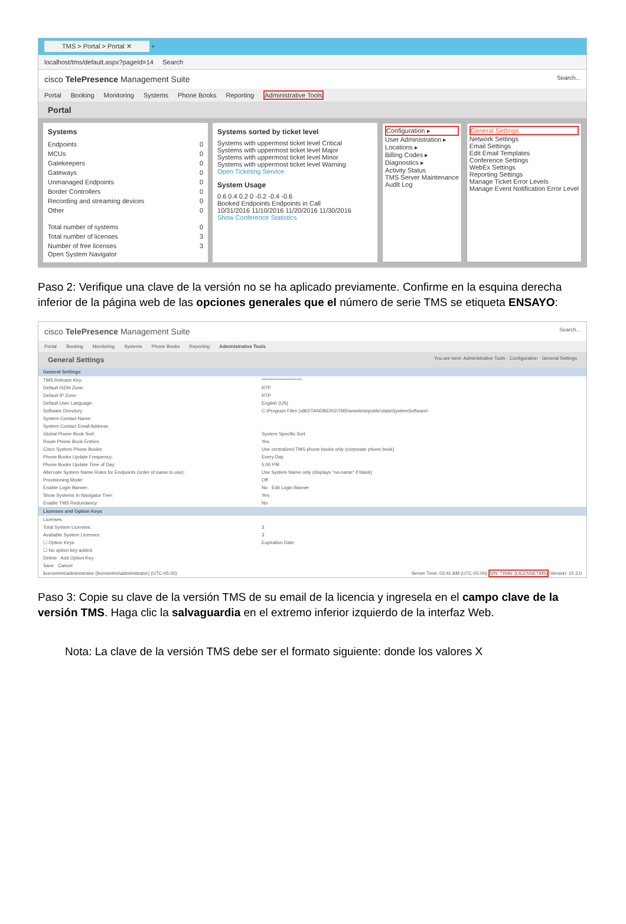TMS > Portal > Portal ✕ +
localhost/tms/default.aspx?pageId=14 Search
cisco TelePresence Management Suite Search...
Portal Booking Monitoring Systems Phone Books Reporting Administrative Tools
Portal
Systems
Endpoints 0
MCUs 0
Gatekeepers 0
Gateways 0
Unmanaged Endpoints 0
Border Controllers 0
Recording and streaming devices 0
Other 0
Total number of systems 0
Total number of licenses 3
Number of free licenses 3
Open System Navigator
Systems sorted by ticket level
Systems with uppermost ticket level Critical
Systems with uppermost ticket level Major
Systems with uppermost ticket level Minor
Systems with uppermost ticket level Warning
Open Ticketing Service
System Usage
0.6 0.4 0.2 0 -0.2 -0.4 -0.6
Booked Endpoints Endpoints in Call
10/31/2016 11/10/2016 11/20/2016 11/30/2016
Show Conference Statistics
Configuration ▸
User Administration ▸
Locations ▸
Billing Codes ▸
Diagnostics ▸
Activity Status
TMS Server Maintenance
Audit Log
General Settings
Network Settings
Email Settings
Edit Email Templates
Conference Settings
WebEx Settings
Reporting Settings
Manage Ticket Error Levels
Manage Event Notification Error Level
Paso 2: Verifique una clave de la versión no se ha aplicado previamente. Confirme en la esquina derecha inferior de la página web de las opciones generales que el número de serie TMS se etiqueta ENSAYO:
cisco TelePresence Management Suite Search...
Portal Booking Monitoring Systems Phone Books Reporting Administrative Tools
General Settings You are here: Administrative Tools · Configuration · General Settings
General Settings
TMS Release Key: **********************
Default ISDN Zone: RTP
Default IP Zone: RTP
Default User Language: English (US)
Software Directory: C:\Program Files (x86)\TANDBERG\TMS\wwwtms\public\data\SystemSoftware\
System Contact Name:
System Contact Email Address:
Global Phone Book Sort: System Specific Sort
Route Phone Book Entries: Yes
Cisco System Phone Books: Use centralized TMS phone books only (corporate phone book)
Phone Books Update Frequency: Every Day
Phone Books Update Time of Day: 5:00 PM
Alternate System Name Rules for Endpoints (order of name to use): Use System Name only (displays "no-name" if blank)
Provisioning Mode: Off
Enable Login Banner: No Edit Login Banner
Show Systems In Navigator Tree: Yes
Enable TMS Redundancy: No
Licenses and Option Keys
Licenses
Total System Licenses: 3
Available System Licenses: 3
☐ Option Keys Expiration Date
☐ No option key added.
Delete Add Option Key
Save Cancel
licensetms\administrator (licensetms\administrator) (UTC-05:00) Server Time: 03:41 AM (UTC-05:00) S/N: TRIAL (LICENSETMS) Version: 15.3.0
Paso 3: Copie su clave de la versión TMS de su email de la licencia y ingresela en el campo clave de la versión TMS. Haga clic la salvaguardia en el extremo inferior izquierdo de la interfaz Web.
Nota: La clave de la versión TMS debe ser el formato siguiente: donde los valores X